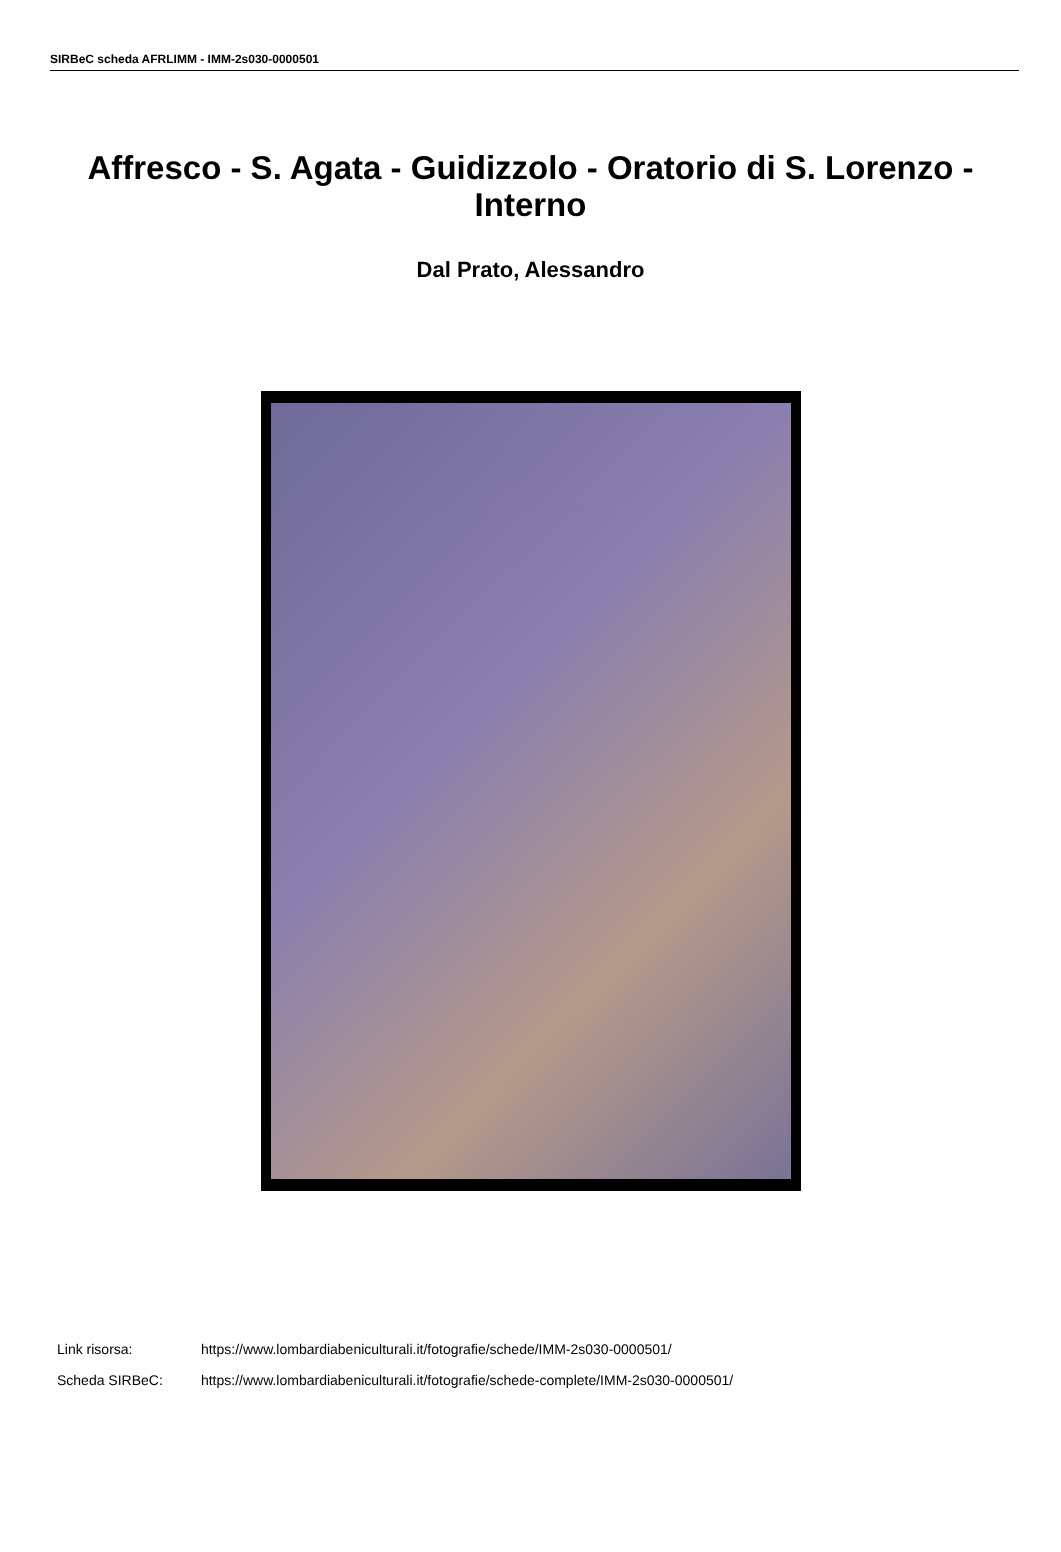SIRBeC scheda AFRLIMM - IMM-2s030-0000501
Affresco - S. Agata - Guidizzolo - Oratorio di S. Lorenzo - Interno
Dal Prato, Alessandro
Link risorsa: https://www.lombardiabeniculturali.it/fotografie/schede/IMM-2s030-0000501/
Scheda SIRBeC: https://www.lombardiabeniculturali.it/fotografie/schede-complete/IMM-2s030-0000501/